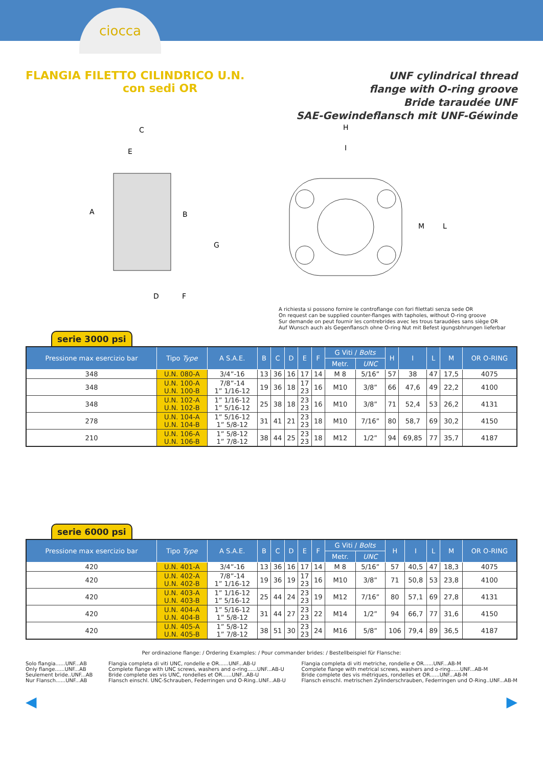ciocca
FLANGIA FILETTO CILINDRICO U.N.
con sedi OR
UNF cylindrical thread
flange with O-ring groove
Bride taraudée UNF
SAE-Gewindeflansch mit UNF-Géwinde
C
E
A
B
G
D
F
H
I
M
L
A richiesta si possono fornire le controflange con fori filettati senza sede OR
On request can be supplied counter-flanges with tapholes, without O-ring groove
Sur demande on peut fournir les contrebrides avec les trous taraudées sans siège OR
Auf Wunsch auch als Gegenflansch ohne O-ring Nut mit Befest igungsbhrungen lieferbar
serie 3000 psi
| Pressione max esercizio bar | Tipo Type | A S.A.E. | B | C | D | E | F | G Viti / Bolts | | H | I | L | M | OR O-RING |
| --- | --- | --- | --- | --- | --- | --- | --- | --- | --- | --- | --- | --- | --- | --- |
| | | | | | | | | Metr. | UNC | | | | | |
| 348 | U.N. 080-A | 3/4”-16 | 13 | 36 | 16 | 17 | 14 | M 8 | 5/16” | 57 | 38 | 47 | 17,5 | 4075 |
| 348 | U.N. 100-A U.N. 100-B | 7/8”-14 1” 1/16-12 | 19 | 36 | 18 | 17 23 | 16 | M10 | 3/8” | 66 | 47,6 | 49 | 22,2 | 4100 |
| 348 | U.N. 102-A U.N. 102-B | 1” 1/16-12 1” 5/16-12 | 25 | 38 | 18 | 23 23 | 16 | M10 | 3/8” | 71 | 52,4 | 53 | 26,2 | 4131 |
| 278 | U.N. 104-A U.N. 104-B | 1” 5/16-12 1” 5/8-12 | 31 | 41 | 21 | 23 23 | 18 | M10 | 7/16” | 80 | 58,7 | 69 | 30,2 | 4150 |
| 210 | U.N. 106-A U.N. 106-B | 1” 5/8-12 1” 7/8-12 | 38 | 44 | 25 | 23 23 | 18 | M12 | 1/2” | 94 | 69,85 | 77 | 35,7 | 4187 |
serie 6000 psi
| Pressione max esercizio bar | Tipo Type | A S.A.E. | B | C | D | E | F | G Viti / Bolts | | H | I | L | M | OR O-RING |
| --- | --- | --- | --- | --- | --- | --- | --- | --- | --- | --- | --- | --- | --- | --- |
| | | | | | | | | Metr. | UNC | | | | | |
| 420 | U.N. 401-A | 3/4”-16 | 13 | 36 | 16 | 17 | 14 | M 8 | 5/16” | 57 | 40,5 | 47 | 18,3 | 4075 |
| 420 | U.N. 402-A U.N. 402-B | 7/8”-14 1” 1/16-12 | 19 | 36 | 19 | 17 23 | 16 | M10 | 3/8” | 71 | 50,8 | 53 | 23,8 | 4100 |
| 420 | U.N. 403-A U.N. 403-B | 1” 1/16-12 1” 5/16-12 | 25 | 44 | 24 | 23 23 | 19 | M12 | 7/16” | 80 | 57,1 | 69 | 27,8 | 4131 |
| 420 | U.N. 404-A U.N. 404-B | 1” 5/16-12 1” 5/8-12 | 31 | 44 | 27 | 23 23 | 22 | M14 | 1/2” | 94 | 66,7 | 77 | 31,6 | 4150 |
| 420 | U.N. 405-A U.N. 405-B | 1” 5/8-12 1” 7/8-12 | 38 | 51 | 30 | 23 23 | 24 | M16 | 5/8” | 106 | 79,4 | 89 | 36,5 | 4187 |
Per ordinazione flange: / Ordering Examples: / Pour commander brides: / Bestellbeispiel für Flansche:
Solo flangia......UNF...AB
Only flange......UNF...AB
Seulement bride..UNF...AB
Nur Flansch......UNF...AB
Flangia completa di viti UNC, rondelle e OR......UNF...AB-U
Complete flange with UNC screws, washers and o-ring......UNF...AB-U
Bride complete des vis UNC, rondelles et OR......UNF...AB-U
Flansch einschl. UNC-Schrauben, Federringen und O-Ring..UNF...AB-U
Flangia completa di viti metriche, rondelle e OR......UNF...AB-M
Complete flange with metrical screws, washers and o-ring......UNF...AB-M
Bride complete des vis métriques, rondelles et OR......UNF...AB-M
Flansch einschl. metrischen Zylinderschrauben, Federringen und O-Ring..UNF...AB-M
◀ ▶